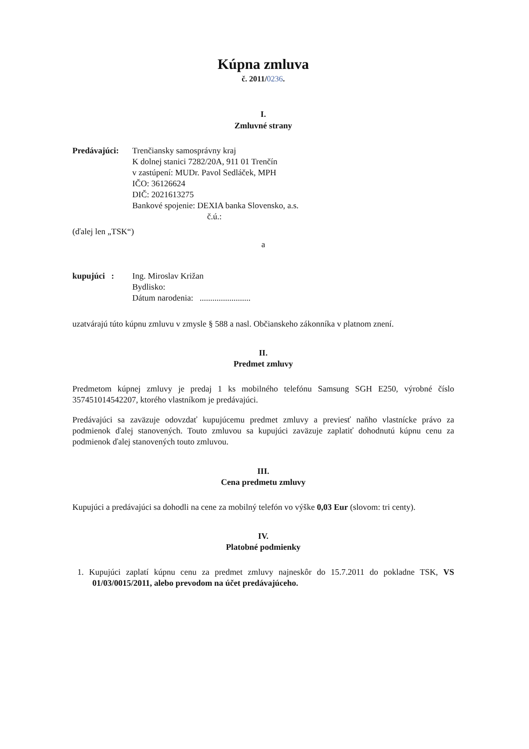Kúpna zmluva
č. 2011/0236.
I.
Zmluvné strany
| Predávajúci: | Trenčiansky samosprávny kraj K dolnej stanici 7282/20A, 911 01 Trenčín v zastúpení: MUDr. Pavol Sedláček, MPH IČO: 36126624 DIČ: 2021613275 Bankové spojenie: DEXIA banka Slovensko, a.s. č.ú.: |
(ďalej len „TSK“)
a
| kupujúci : | Ing. Miroslav Križan Bydlisko: Dátum narodenia: ........................ |
uzatvárajú túto kúpnu zmluvu v zmysle § 588 a nasl. Občianskeho zákonníka v platnom znení.
II.
Predmet zmluvy
Predmetom kúpnej zmluvy je predaj 1 ks mobilného telefónu Samsung SGH E250, výrobné číslo 357451014542207, ktorého vlastníkom je predávajúci.
Predávajúci sa zaväzuje odovzdať kupujúcemu predmet zmluvy a previesť naňho vlastnícke právo za podmienok ďalej stanovených. Touto zmluvou sa kupujúci zaväzuje zaplatiť dohodnutú kúpnu cenu za podmienok ďalej stanovených touto zmluvou.
III.
Cena predmetu zmluvy
Kupujúci a predávajúci sa dohodli na cene za mobilný telefón vo výške 0,03 Eur (slovom: tri centy).
IV.
Platobné podmienky
1. Kupujúci zaplatí kúpnu cenu za predmet zmluvy najneskôr do 15.7.2011 do pokladne TSK, VS 01/03/0015/2011, alebo prevodom na účet predávajúceho.